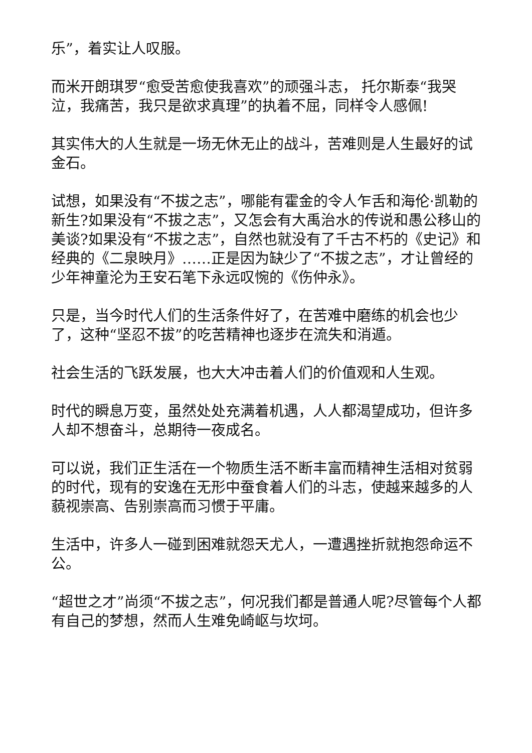乐”，着实让人叹服。
而米开朗琪罗“愈受苦愈使我喜欢”的顽强斗志， 托尔斯泰“我哭泣，我痛苦，我只是欲求真理”的执着不屈，同样令人感佩!
其实伟大的人生就是一场无休无止的战斗，苦难则是人生最好的试金石。
试想，如果没有“不拔之志”，哪能有霍金的令人乍舌和海伦·凯勒的新生?如果没有“不拔之志”，又怎会有大禹治水的传说和愚公移山的美谈?如果没有“不拔之志”，自然也就没有了千古不朽的《史记》和经典的《二泉映月》……正是因为缺少了“不拔之志”，才让曾经的少年神童沦为王安石笔下永远叹惋的《伤仲永》。
只是，当今时代人们的生活条件好了，在苦难中磨练的机会也少了，这种“坚忍不拔”的吃苦精神也逐步在流失和消遁。
社会生活的飞跃发展，也大大冲击着人们的价值观和人生观。
时代的瞬息万变，虽然处处充满着机遇，人人都渴望成功，但许多人却不想奋斗，总期待一夜成名。
可以说，我们正生活在一个物质生活不断丰富而精神生活相对贫弱的时代，现有的安逸在无形中蚕食着人们的斗志，使越来越多的人藐视崇高、告别崇高而习惯于平庸。
生活中，许多人一碰到困难就怨天尤人，一遭遇挫折就抱怨命运不公。
“超世之才”尚须“不拔之志”，何况我们都是普通人呢?尽管每个人都有自己的梦想，然而人生难免崎岖与坎坷。